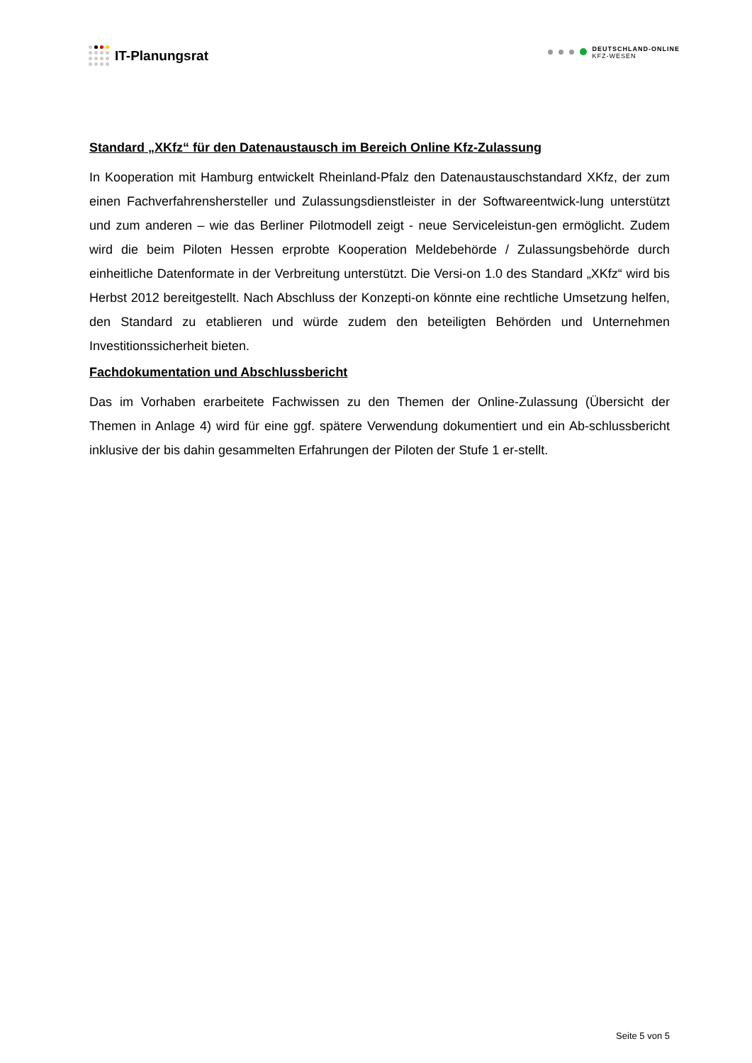IT-Planungsrat
DEUTSCHLAND-ONLINE
KFZ-WESEN
Standard „XKfz“ für den Datenaustausch im Bereich Online Kfz-Zulassung
In Kooperation mit Hamburg entwickelt Rheinland-Pfalz den Datenaustauschstandard XKfz, der zum einen Fachverfahrenshersteller und Zulassungsdienstleister in der Softwareentwick-lung unterstützt und zum anderen – wie das Berliner Pilotmodell zeigt - neue Serviceleistun-gen ermöglicht. Zudem wird die beim Piloten Hessen erprobte Kooperation Meldebehörde / Zulassungsbehörde durch einheitliche Datenformate in der Verbreitung unterstützt. Die Versi-on 1.0 des Standard „XKfz“ wird bis Herbst 2012 bereitgestellt. Nach Abschluss der Konzepti-on könnte eine rechtliche Umsetzung helfen, den Standard zu etablieren und würde zudem den beteiligten Behörden und Unternehmen Investitionssicherheit bieten.
Fachdokumentation und Abschlussbericht
Das im Vorhaben erarbeitete Fachwissen zu den Themen der Online-Zulassung (Übersicht der Themen in Anlage 4) wird für eine ggf. spätere Verwendung dokumentiert und ein Ab-schlussbericht inklusive der bis dahin gesammelten Erfahrungen der Piloten der Stufe 1 er-stellt.
Seite 5 von 5